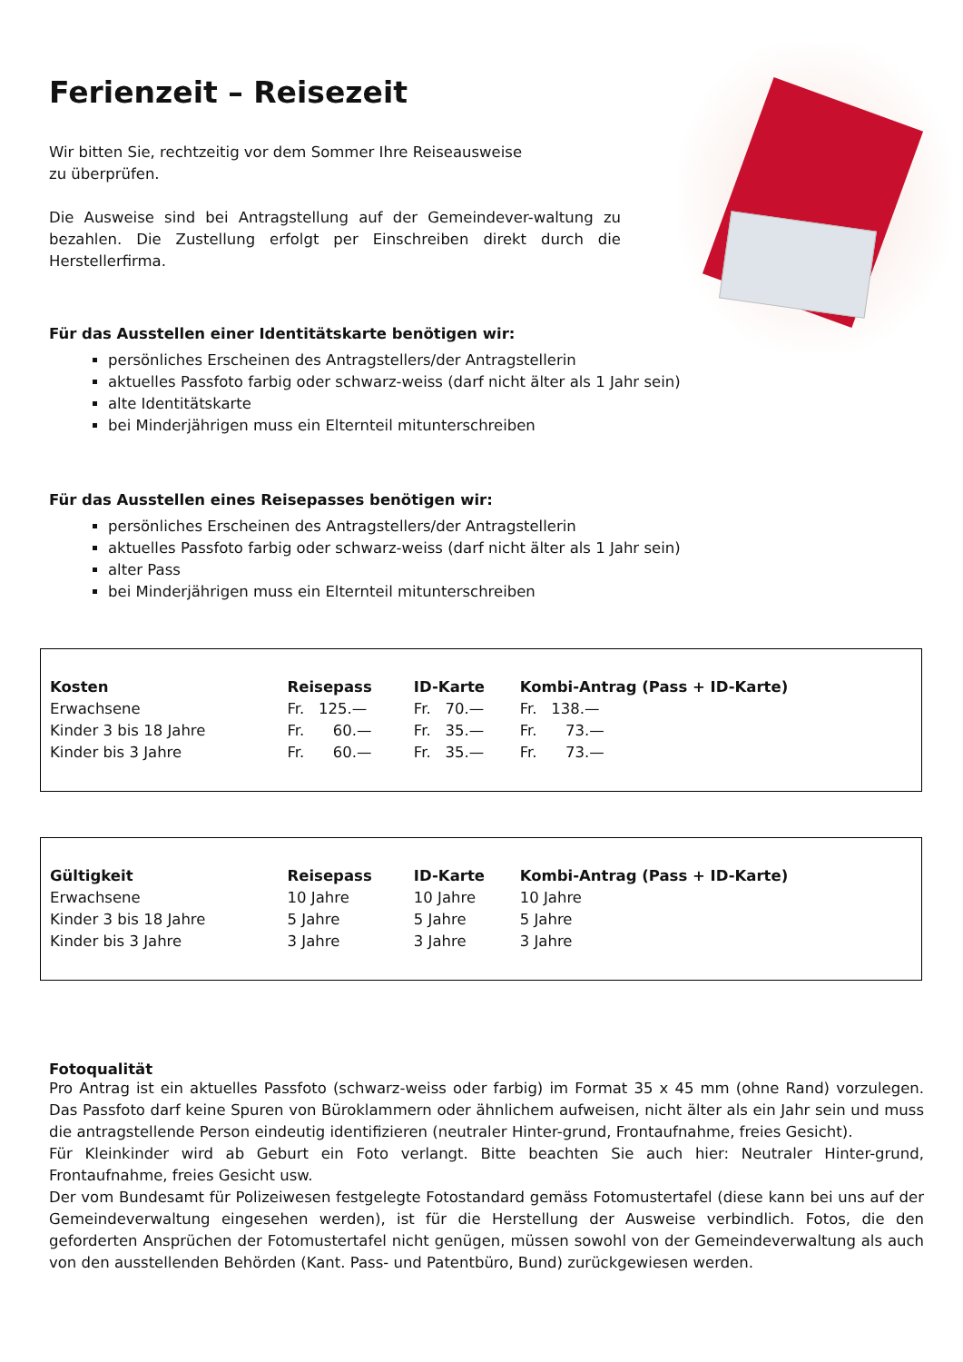Ferienzeit – Reisezeit
Wir bitten Sie, rechtzeitig vor dem Sommer Ihre Reiseausweise
zu überprüfen.
Die Ausweise sind bei Antragstellung auf der Gemeindever-waltung zu bezahlen. Die Zustellung erfolgt per Einschreiben direkt durch die Herstellerfirma.
Für das Ausstellen einer Identitätskarte benötigen wir:
persönliches Erscheinen des Antragstellers/der Antragstellerin
aktuelles Passfoto farbig oder schwarz-weiss (darf nicht älter als 1 Jahr sein)
alte Identitätskarte
bei Minderjährigen muss ein Elternteil mitunterschreiben
Für das Ausstellen eines Reisepasses benötigen wir:
persönliches Erscheinen des Antragstellers/der Antragstellerin
aktuelles Passfoto farbig oder schwarz-weiss (darf nicht älter als 1 Jahr sein)
alter Pass
bei Minderjährigen muss ein Elternteil mitunterschreiben
| Kosten | Reisepass | ID-Karte | Kombi-Antrag (Pass + ID-Karte) |
| --- | --- | --- | --- |
| Erwachsene | Fr. 125.— | Fr. 70.— | Fr. 138.— |
| Kinder 3 bis 18 Jahre | Fr. 60.— | Fr. 35.— | Fr. 73.— |
| Kinder bis 3 Jahre | Fr. 60.— | Fr. 35.— | Fr. 73.— |
| Gültigkeit | Reisepass | ID-Karte | Kombi-Antrag (Pass + ID-Karte) |
| --- | --- | --- | --- |
| Erwachsene | 10 Jahre | 10 Jahre | 10 Jahre |
| Kinder 3 bis 18 Jahre | 5 Jahre | 5 Jahre | 5 Jahre |
| Kinder bis 3 Jahre | 3 Jahre | 3 Jahre | 3 Jahre |
Fotoqualität
Pro Antrag ist ein aktuelles Passfoto (schwarz-weiss oder farbig) im Format 35 x 45 mm (ohne Rand) vorzulegen. Das Passfoto darf keine Spuren von Büroklammern oder ähnlichem aufweisen, nicht älter als ein Jahr sein und muss die antragstellende Person eindeutig identifizieren (neutraler Hinter-grund, Frontaufnahme, freies Gesicht).
Für Kleinkinder wird ab Geburt ein Foto verlangt. Bitte beachten Sie auch hier: Neutraler Hinter-grund, Frontaufnahme, freies Gesicht usw.
Der vom Bundesamt für Polizeiwesen festgelegte Fotostandard gemäss Fotomustertafel (diese kann bei uns auf der Gemeindeverwaltung eingesehen werden), ist für die Herstellung der Ausweise verbindlich. Fotos, die den geforderten Ansprüchen der Fotomustertafel nicht genügen, müssen sowohl von der Gemeindeverwaltung als auch von den ausstellenden Behörden (Kant. Pass- und Patentbüro, Bund) zurückgewiesen werden.